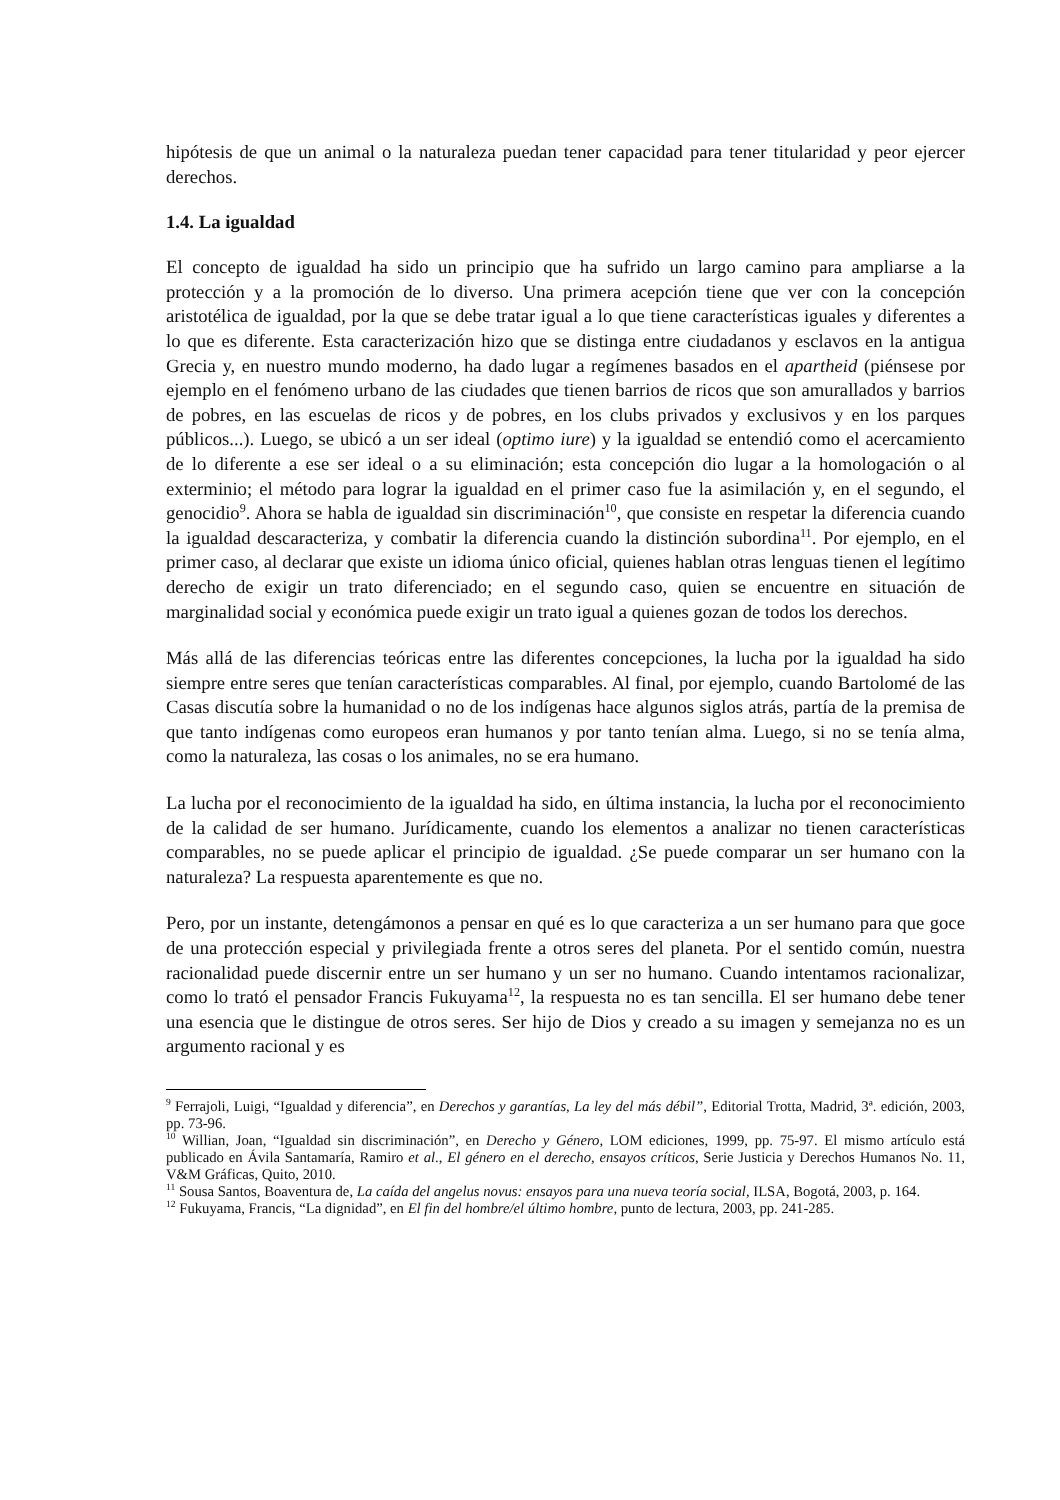hipótesis de que un animal o la naturaleza puedan tener capacidad para tener titularidad y peor ejercer derechos.
1.4. La igualdad
El concepto de igualdad ha sido un principio que ha sufrido un largo camino para ampliarse a la protección y a la promoción de lo diverso. Una primera acepción tiene que ver con la concepción aristotélica de igualdad, por la que se debe tratar igual a lo que tiene características iguales y diferentes a lo que es diferente. Esta caracterización hizo que se distinga entre ciudadanos y esclavos en la antigua Grecia y, en nuestro mundo moderno, ha dado lugar a regímenes basados en el apartheid (piénsese por ejemplo en el fenómeno urbano de las ciudades que tienen barrios de ricos que son amurallados y barrios de pobres, en las escuelas de ricos y de pobres, en los clubs privados y exclusivos y en los parques públicos...). Luego, se ubicó a un ser ideal (optimo iure) y la igualdad se entendió como el acercamiento de lo diferente a ese ser ideal o a su eliminación; esta concepción dio lugar a la homologación o al exterminio; el método para lograr la igualdad en el primer caso fue la asimilación y, en el segundo, el genocidio<sup>9</sup>. Ahora se habla de igualdad sin discriminación<sup>10</sup>, que consiste en respetar la diferencia cuando la igualdad descaracteriza, y combatir la diferencia cuando la distinción subordina<sup>11</sup>. Por ejemplo, en el primer caso, al declarar que existe un idioma único oficial, quienes hablan otras lenguas tienen el legítimo derecho de exigir un trato diferenciado; en el segundo caso, quien se encuentre en situación de marginalidad social y económica puede exigir un trato igual a quienes gozan de todos los derechos.
Más allá de las diferencias teóricas entre las diferentes concepciones, la lucha por la igualdad ha sido siempre entre seres que tenían características comparables. Al final, por ejemplo, cuando Bartolomé de las Casas discutía sobre la humanidad o no de los indígenas hace algunos siglos atrás, partía de la premisa de que tanto indígenas como europeos eran humanos y por tanto tenían alma. Luego, si no se tenía alma, como la naturaleza, las cosas o los animales, no se era humano.
La lucha por el reconocimiento de la igualdad ha sido, en última instancia, la lucha por el reconocimiento de la calidad de ser humano. Jurídicamente, cuando los elementos a analizar no tienen características comparables, no se puede aplicar el principio de igualdad. ¿Se puede comparar un ser humano con la naturaleza? La respuesta aparentemente es que no.
Pero, por un instante, detengámonos a pensar en qué es lo que caracteriza a un ser humano para que goce de una protección especial y privilegiada frente a otros seres del planeta. Por el sentido común, nuestra racionalidad puede discernir entre un ser humano y un ser no humano. Cuando intentamos racionalizar, como lo trató el pensador Francis Fukuyama<sup>12</sup>, la respuesta no es tan sencilla. El ser humano debe tener una esencia que le distingue de otros seres. Ser hijo de Dios y creado a su imagen y semejanza no es un argumento racional y es
<sup>9</sup> Ferrajoli, Luigi, “Igualdad y diferencia”, en Derechos y garantías, La ley del más débil”, Editorial Trotta, Madrid, 3ª. edición, 2003, pp. 73-96.
<sup>10</sup> Willian, Joan, “Igualdad sin discriminación”, en Derecho y Género, LOM ediciones, 1999, pp. 75-97. El mismo artículo está publicado en Ávila Santamaría, Ramiro et al., El género en el derecho, ensayos críticos, Serie Justicia y Derechos Humanos No. 11, V&M Gráficas, Quito, 2010.
<sup>11</sup> Sousa Santos, Boaventura de, La caída del angelus novus: ensayos para una nueva teoría social, ILSA, Bogotá, 2003, p. 164.
<sup>12</sup> Fukuyama, Francis, “La dignidad”, en El fin del hombre/el último hombre, punto de lectura, 2003, pp. 241-285.